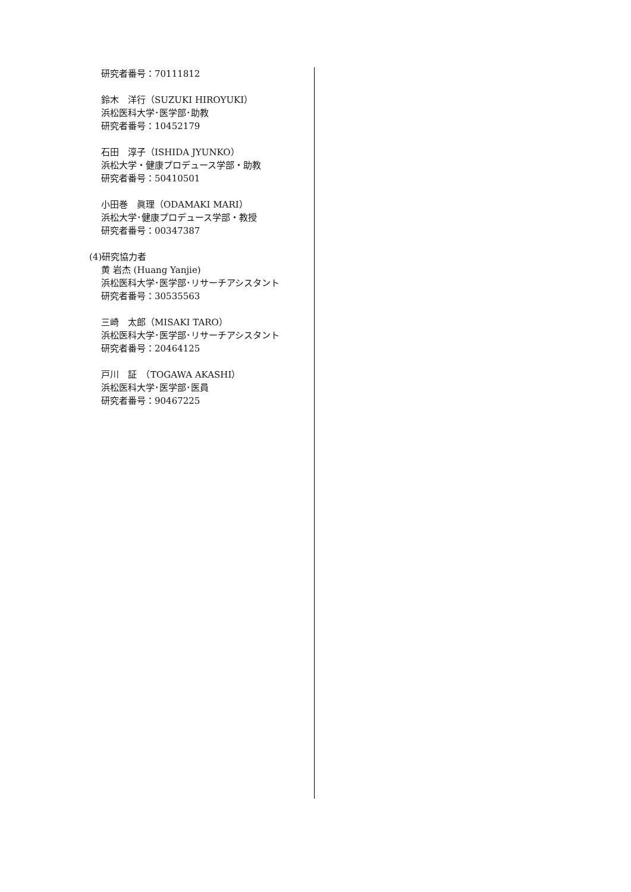研究者番号：70111812
鈴木　洋行（SUZUKI HIROYUKI）
浜松医科大学･医学部･助教
研究者番号：10452179
石田　淳子（ISHIDA JYUNKO）
浜松大学・健康プロデュース学部・助教
研究者番号：50410501
小田巻　眞理（ODAMAKI MARI）
浜松大学･健康プロデュース学部・教授
研究者番号：00347387
(4)研究協力者
黄 岩杰 (Huang Yanjie)
浜松医科大学･医学部･リサーチアシスタント
研究者番号：30535563
三崎　太郎（MISAKI TARO）
浜松医科大学･医学部･リサーチアシスタント
研究者番号：20464125
戸川　証　（TOGAWA AKASHI）
浜松医科大学･医学部･医員
研究者番号：90467225